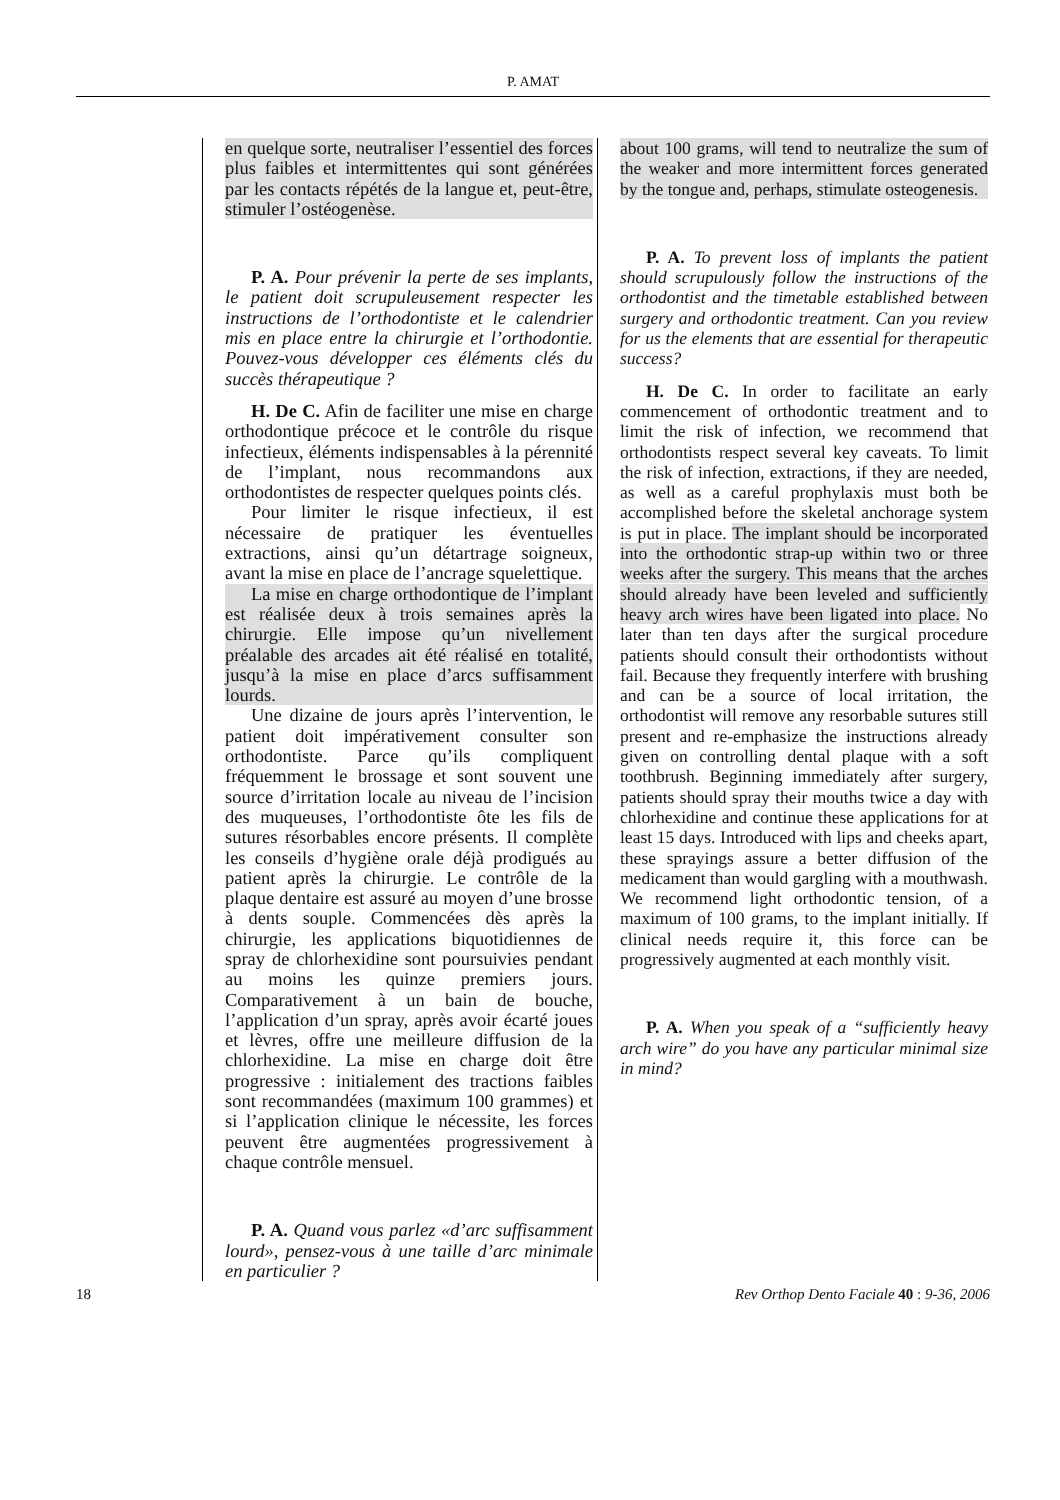P. AMAT
en quelque sorte, neutraliser l’essentiel des forces plus faibles et intermittentes qui sont générées par les contacts répétés de la langue et, peut-être, stimuler l’ostéogenèse.
P. A. Pour prévenir la perte de ses implants, le patient doit scrupuleusement respecter les instructions de l’orthodontiste et le calendrier mis en place entre la chirurgie et l’orthodontie. Pouvez-vous développer ces éléments clés du succès thérapeutique ?
H. De C. Afin de faciliter une mise en charge orthodontique précoce et le contrôle du risque infectieux, éléments indispensables à la pérennité de l’implant, nous recommandons aux orthodontistes de respecter quelques points clés.
Pour limiter le risque infectieux, il est nécessaire de pratiquer les éventuelles extractions, ainsi qu’un détartrage soigneux, avant la mise en place de l’ancrage squelettique.
La mise en charge orthodontique de l’implant est réalisée deux à trois semaines après la chirurgie. Elle impose qu’un nivellement préalable des arcades ait été réalisé en totalité, jusqu’à la mise en place d’arcs suffisamment lourds.
Une dizaine de jours après l’intervention, le patient doit impérativement consulter son orthodontiste. Parce qu’ils compliquent fréquemment le brossage et sont souvent une source d’irritation locale au niveau de l’incision des muqueuses, l’orthodontiste ôte les fils de sutures résorbables encore présents. Il complète les conseils d’hygiène orale déjà prodigués au patient après la chirurgie. Le contrôle de la plaque dentaire est assuré au moyen d’une brosse à dents souple. Commencées dès après la chirurgie, les applications biquotidiennes de spray de chlorhexidine sont poursuivies pendant au moins les quinze premiers jours. Comparativement à un bain de bouche, l’application d’un spray, après avoir écarté joues et lèvres, offre une meilleure diffusion de la chlorhexidine. La mise en charge doit être progressive : initialement des tractions faibles sont recommandées (maximum 100 grammes) et si l’application clinique le nécessite, les forces peuvent être augmentées progressivement à chaque contrôle mensuel.
P. A. Quand vous parlez «d’arc suffisamment lourd», pensez-vous à une taille d’arc minimale en particulier ?
about 100 grams, will tend to neutralize the sum of the weaker and more intermittent forces generated by the tongue and, perhaps, stimulate osteogenesis.
P. A. To prevent loss of implants the patient should scrupulously follow the instructions of the orthodontist and the timetable established between surgery and orthodontic treatment. Can you review for us the elements that are essential for therapeutic success?
H. De C. In order to facilitate an early commencement of orthodontic treatment and to limit the risk of infection, we recommend that orthodontists respect several key caveats. To limit the risk of infection, extractions, if they are needed, as well as a careful prophylaxis must both be accomplished before the skeletal anchorage system is put in place. The implant should be incorporated into the orthodontic strap-up within two or three weeks after the surgery. This means that the arches should already have been leveled and sufficiently heavy arch wires have been ligated into place. No later than ten days after the surgical procedure patients should consult their orthodontists without fail. Because they frequently interfere with brushing and can be a source of local irritation, the orthodontist will remove any resorbable sutures still present and re-emphasize the instructions already given on controlling dental plaque with a soft toothbrush. Beginning immediately after surgery, patients should spray their mouths twice a day with chlorhexidine and continue these applications for at least 15 days. Introduced with lips and cheeks apart, these sprayings assure a better diffusion of the medicament than would gargling with a mouthwash. We recommend light orthodontic tension, of a maximum of 100 grams, to the implant initially. If clinical needs require it, this force can be progressively augmented at each monthly visit.
P. A. When you speak of a “sufficiently heavy arch wire” do you have any particular minimal size in mind?
18 Rev Orthop Dento Faciale 40 : 9-36, 2006